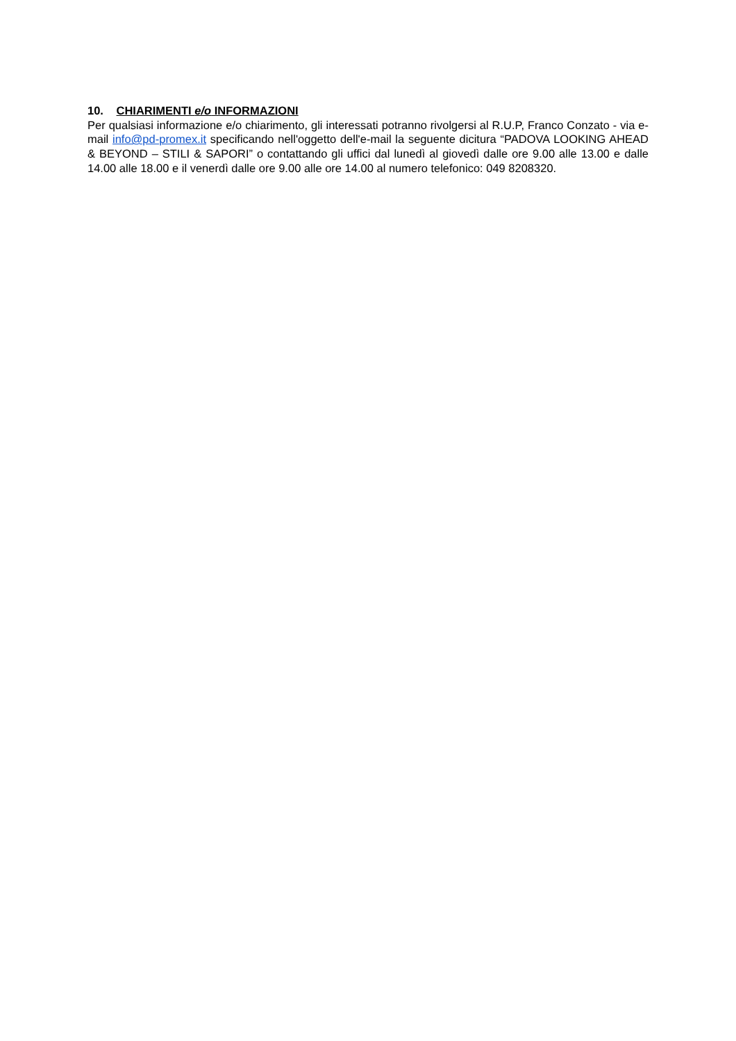10. CHIARIMENTI e/o INFORMAZIONI
Per qualsiasi informazione e/o chiarimento, gli interessati potranno rivolgersi al R.U.P, Franco Conzato - via e-mail info@pd-promex.it specificando nell'oggetto dell'e-mail la seguente dicitura “PADOVA LOOKING AHEAD & BEYOND – STILI & SAPORI” o contattando gli uffici dal lunedì al giovedì dalle ore 9.00 alle 13.00 e dalle 14.00 alle 18.00 e il venerdì dalle ore 9.00 alle ore 14.00 al numero telefonico: 049 8208320.